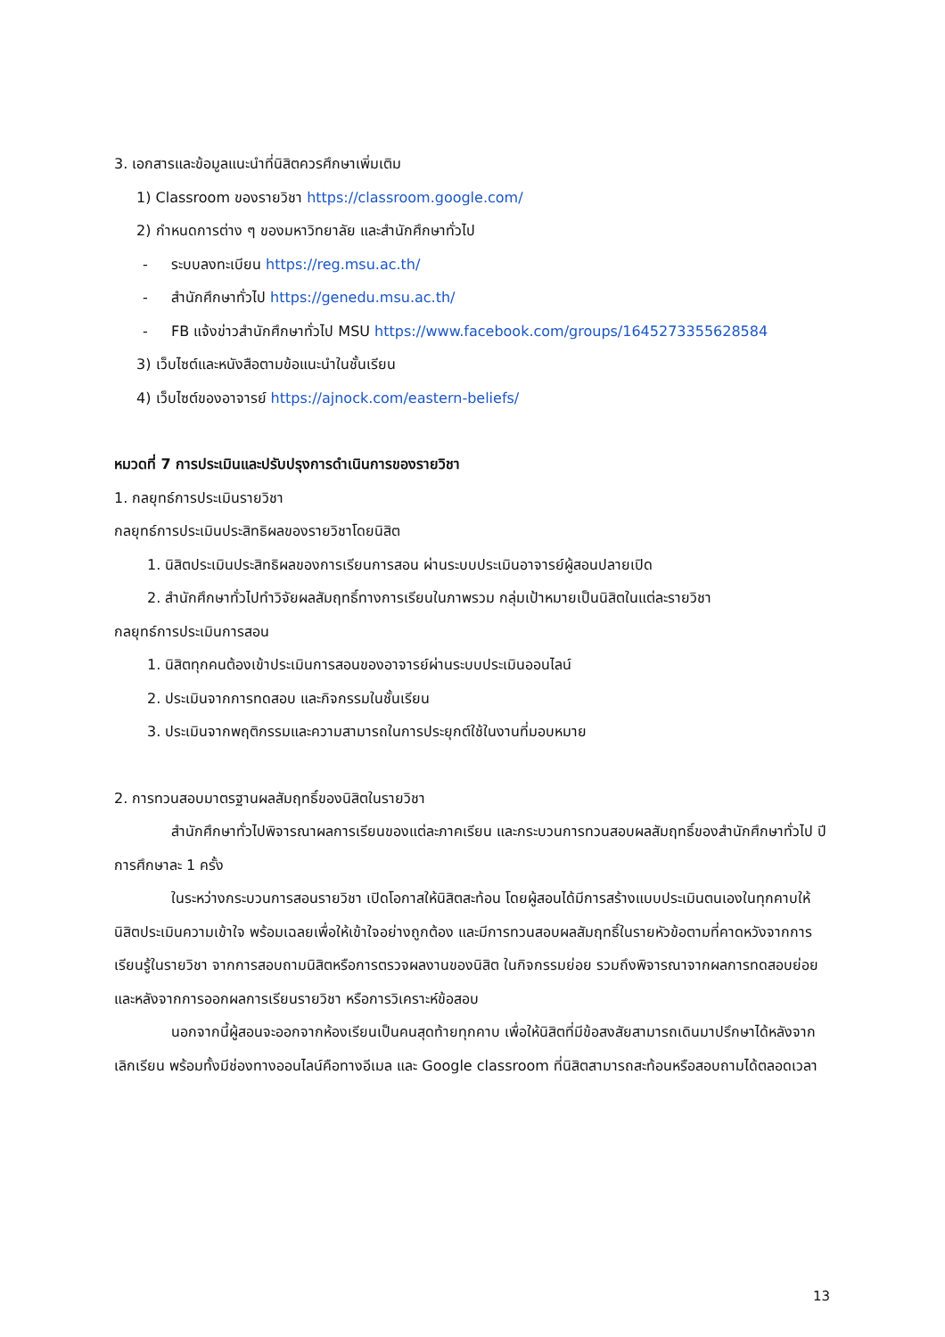3. เอกสารและข้อมูลแนะนำที่นิสิตควรศึกษาเพิ่มเติม
1) Classroom ของรายวิชา https://classroom.google.com/
2) กำหนดการต่าง ๆ ของมหาวิทยาลัย และสำนักศึกษาทั่วไป
- ระบบลงทะเบียน https://reg.msu.ac.th/
- สำนักศึกษาทั่วไป https://genedu.msu.ac.th/
- FB แจ้งข่าวสำนักศึกษาทั่วไป MSU https://www.facebook.com/groups/1645273355628584
3) เว็บไซต์และหนังสือตามข้อแนะนำในชั้นเรียน
4) เว็บไซต์ของอาจารย์ https://ajnock.com/eastern-beliefs/
หมวดที่ 7 การประเมินและปรับปรุงการดำเนินการของรายวิชา
1. กลยุทธ์การประเมินรายวิชา
กลยุทธ์การประเมินประสิทธิผลของรายวิชาโดยนิสิต
1. นิสิตประเมินประสิทธิผลของการเรียนการสอน ผ่านระบบประเมินอาจารย์ผู้สอนปลายเปิด
2. สำนักศึกษาทั่วไปทำวิจัยผลสัมฤทธิ์ทางการเรียนในภาพรวม กลุ่มเป้าหมายเป็นนิสิตในแต่ละรายวิชา
กลยุทธ์การประเมินการสอน
1. นิสิตทุกคนต้องเข้าประเมินการสอนของอาจารย์ผ่านระบบประเมินออนไลน์
2. ประเมินจากการทดสอบ และกิจกรรมในชั้นเรียน
3. ประเมินจากพฤติกรรมและความสามารถในการประยุกต์ใช้ในงานที่มอบหมาย
2. การทวนสอบมาตรฐานผลสัมฤทธิ์ของนิสิตในรายวิชา
สำนักศึกษาทั่วไปพิจารณาผลการเรียนของแต่ละภาคเรียน และกระบวนการทวนสอบผลสัมฤทธิ์ของสำนักศึกษาทั่วไป ปีการศึกษาละ 1 ครั้ง
ในระหว่างกระบวนการสอนรายวิชา เปิดโอกาสให้นิสิตสะท้อน โดยผู้สอนได้มีการสร้างแบบประเมินตนเองในทุกคาบให้นิสิตประเมินความเข้าใจ พร้อมเฉลยเพื่อให้เข้าใจอย่างถูกต้อง และมีการทวนสอบผลสัมฤทธิ์ในรายหัวข้อตามที่คาดหวังจากการเรียนรู้ในรายวิชา จากการสอบถามนิสิตหรือการตรวจผลงานของนิสิต ในกิจกรรมย่อย รวมถึงพิจารณาจากผลการทดสอบย่อยและหลังจากการออกผลการเรียนรายวิชา หรือการวิเคราะห์ข้อสอบ
นอกจากนี้ผู้สอนจะออกจากห้องเรียนเป็นคนสุดท้ายทุกคาบ เพื่อให้นิสิตที่มีข้อสงสัยสามารถเดินมาปรึกษาได้หลังจากเลิกเรียน พร้อมทั้งมีช่องทางออนไลน์คือทางอีเมล และ Google classroom ที่นิสิตสามารถสะท้อนหรือสอบถามได้ตลอดเวลา
13